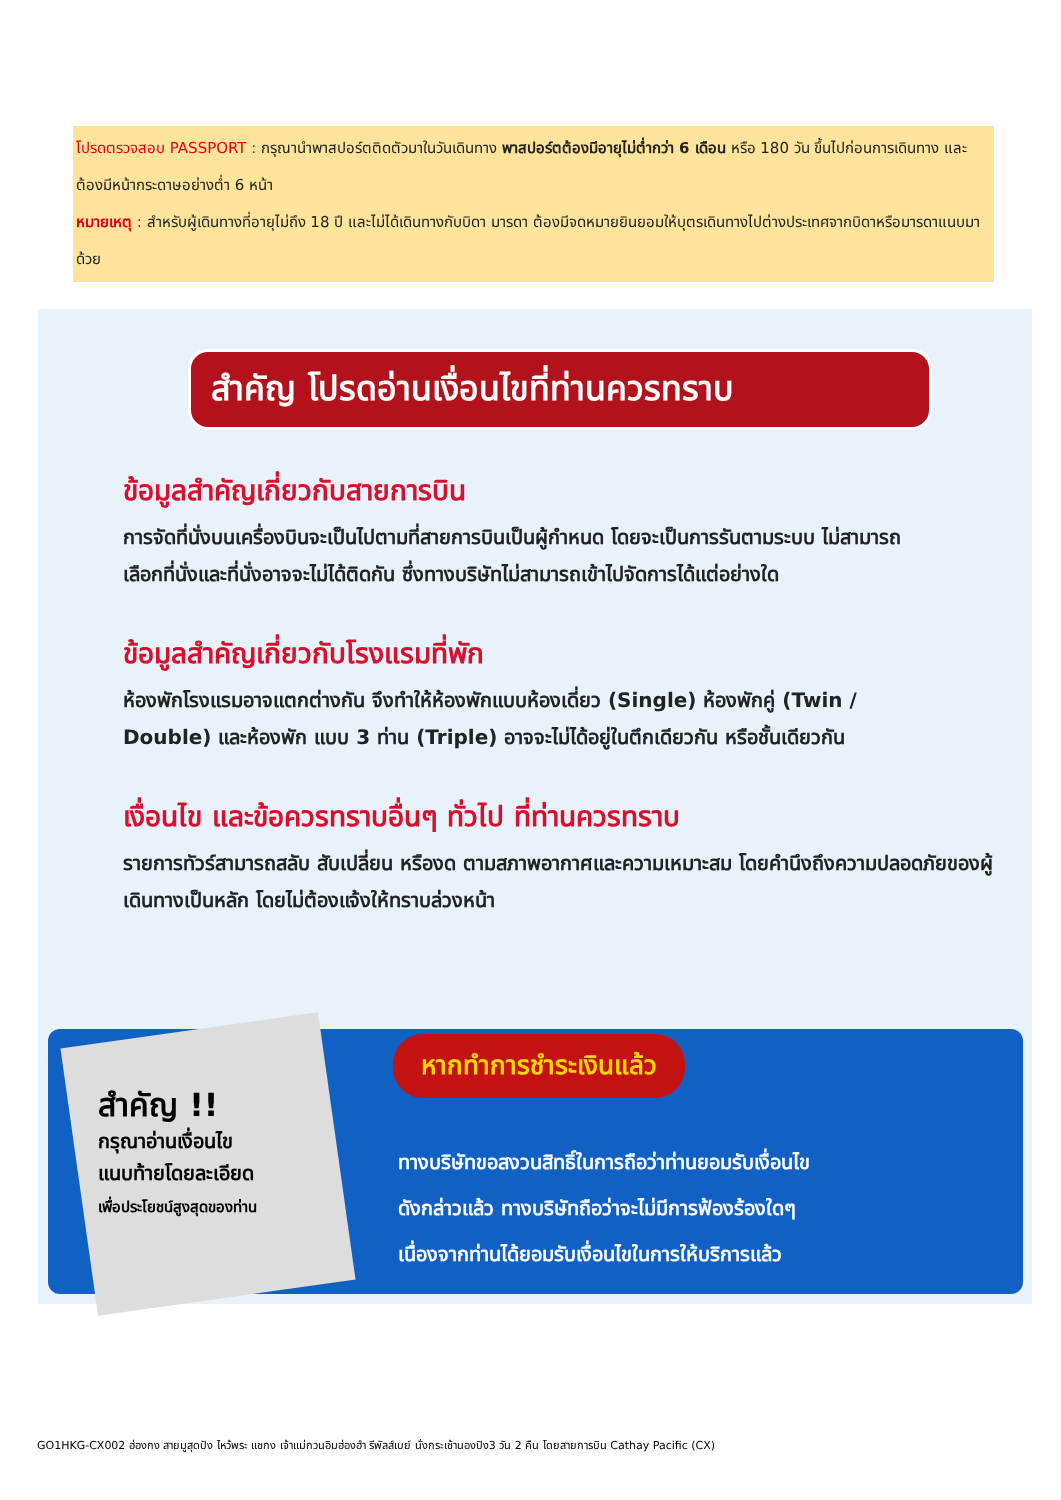โปรดตรวจสอบ PASSPORT : กรุณานำพาสปอร์ตติดตัวมาในวันเดินทาง พาสปอร์ตต้องมีอายุไม่ต่ำกว่า 6 เดือน หรือ 180 วัน ขึ้นไปก่อนการเดินทาง และต้องมีหน้ากระดาษอย่างต่ำ 6 หน้า
หมายเหตุ : สำหรับผู้เดินทางที่อายุไม่ถึง 18 ปี และไม่ได้เดินทางกับบิดา มารดา ต้องมีจดหมายยินยอมให้บุตรเดินทางไปต่างประเทศจากบิดาหรือมารดาแนบมาด้วย
สำคัญ โปรดอ่านเงื่อนไขที่ท่านควรทราบ
ข้อมูลสำคัญเกี่ยวกับสายการบิน
การจัดที่นั่งบนเครื่องบินจะเป็นไปตามที่สายการบินเป็นผู้กำหนด โดยจะเป็นการรันตามระบบ ไม่สามารถเลือกที่นั่งและที่นั่งอาจจะไม่ได้ติดกัน ซึ่งทางบริษัทไม่สามารถเข้าไปจัดการได้แต่อย่างใด
ข้อมูลสำคัญเกี่ยวกับโรงแรมที่พัก
ห้องพักโรงแรมอาจแตกต่างกัน จึงทำให้ห้องพักแบบห้องเดี่ยว (Single) ห้องพักคู่ (Twin / Double) และห้องพัก แบบ 3 ท่าน (Triple) อาจจะไม่ได้อยู่ในตึกเดียวกัน หรือชั้นเดียวกัน
เงื่อนไข และข้อควรทราบอื่นๆ ทั่วไป ที่ท่านควรทราบ
รายการทัวร์สามารถสลับ สับเปลี่ยน หรืองด ตามสภาพอากาศและความเหมาะสม โดยคำนึงถึงความปลอดภัยของผู้เดินทางเป็นหลัก โดยไม่ต้องแจ้งให้ทราบล่วงหน้า
สำคัญ !!
กรุณาอ่านเงื่อนไข
แนบท้ายโดยละเอียด
เพื่อประโยชน์สูงสุดของท่าน
หากทำการชำระเงินแล้ว
ทางบริษัทขอสงวนสิทธิ์ในการถือว่าท่านยอมรับเงื่อนไข
ดังกล่าวแล้ว ทางบริษัทถือว่าจะไม่มีการฟ้องร้องใดๆ
เนื่องจากท่านได้ยอมรับเงื่อนไขในการให้บริการแล้ว
GO1HKG-CX002 ฮ่องกง สายมูสุดปัง ไหว้พระ แชกง เจ้าแม่กวนอิมฮ่องฮำ รีพัลส์เบย์ นั่งกระเช้านองปิง3 วัน 2 คืน โดยสายการบิน Cathay Pacific (CX)